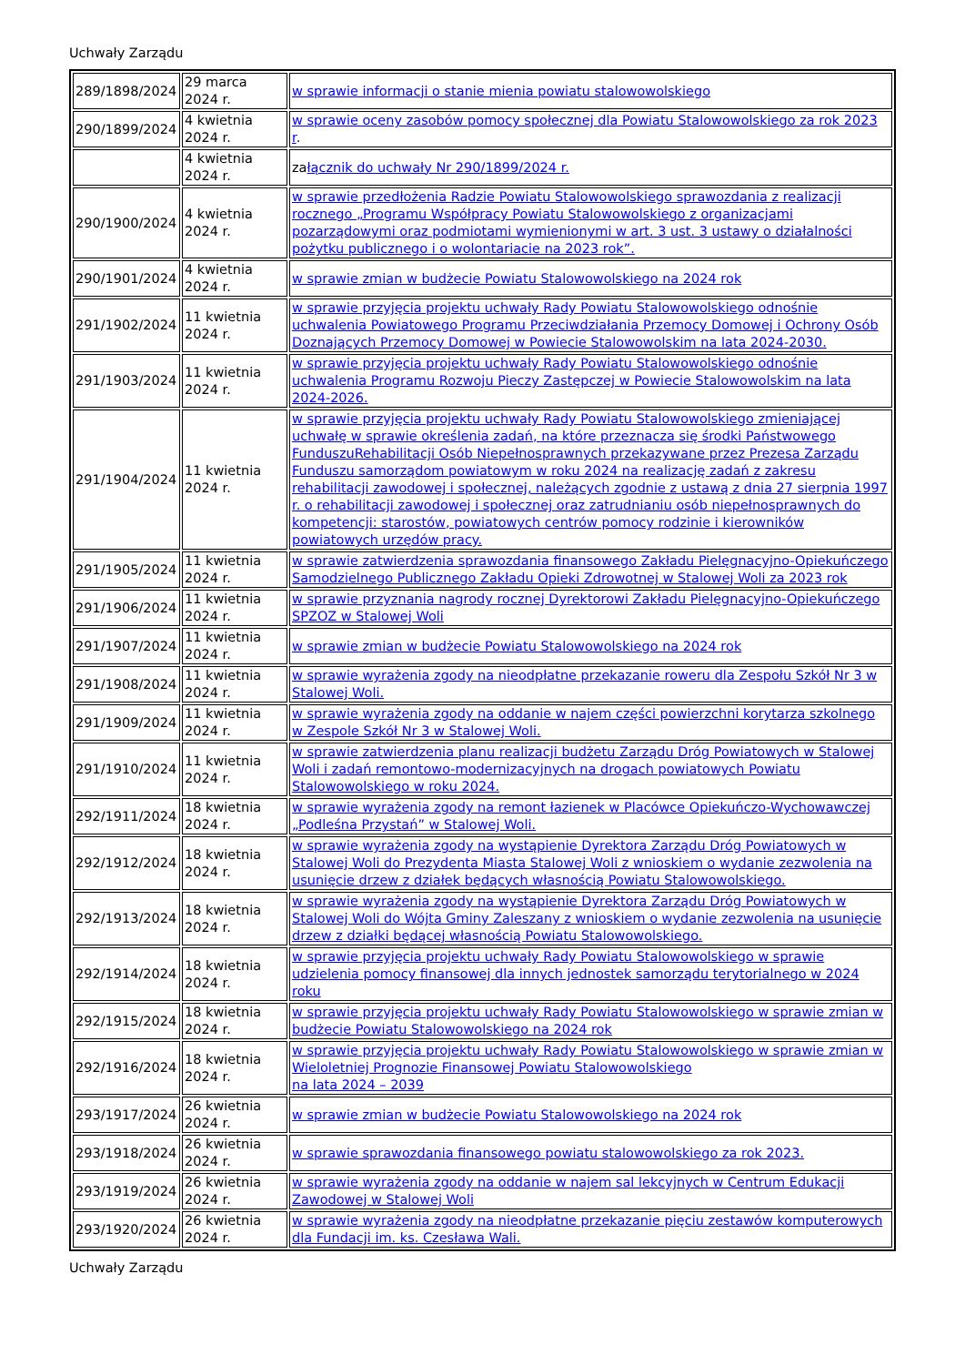Uchwały Zarządu
| 289/1898/2024 | 29 marca 2024 r. | w sprawie informacji o stanie mienia powiatu stalowowolskiego |
| 290/1899/2024 | 4 kwietnia 2024 r. | w sprawie oceny zasobów pomocy społecznej dla Powiatu Stalowowolskiego za rok 2023 r . |
| | 4 kwietnia 2024 r. | za łącznik do uchwały Nr 290/1899/2024 r. |
| 290/1900/2024 | 4 kwietnia 2024 r. | w sprawie przedłożenia Radzie Powiatu Stalowowolskiego sprawozdania z realizacji rocznego „Programu Współpracy Powiatu Stalowowolskiego z organizacjami pozarządowymi oraz podmiotami wymienionymi w art. 3 ust. 3 ustawy o działalności pożytku publicznego i o wolontariacie na 2023 rok”. |
| 290/1901/2024 | 4 kwietnia 2024 r. | w sprawie zmian w budżecie Powiatu Stalowowolskiego na 2024 rok |
| 291/1902/2024 | 11 kwietnia 2024 r. | w sprawie przyjęcia projektu uchwały Rady Powiatu Stalowowolskiego odnośnie uchwalenia Powiatowego Programu Przeciwdziałania Przemocy Domowej i Ochrony Osób Doznających Przemocy Domowej w Powiecie Stalowowolskim na lata 2024-2030. |
| 291/1903/2024 | 11 kwietnia 2024 r. | w sprawie przyjęcia projektu uchwały Rady Powiatu Stalowowolskiego odnośnie uchwalenia Programu Rozwoju Pieczy Zastępczej w Powiecie Stalowowolskim na lata 2024-2026. |
| 291/1904/2024 | 11 kwietnia 2024 r. | w sprawie przyjęcia projektu uchwały Rady Powiatu Stalowowolskiego zmieniającej uchwałę w sprawie określenia zadań, na które przeznacza się środki Państwowego FunduszuRehabilitacji Osób Niepełnosprawnych przekazywane przez Prezesa Zarządu Funduszu samorządom powiatowym w roku 2024 na realizację zadań z zakresu rehabilitacji zawodowej i społecznej, należących zgodnie z ustawą z dnia 27 sierpnia 1997 r. o rehabilitacji zawodowej i społecznej oraz zatrudnianiu osób niepełnosprawnych do kompetencji: starostów, powiatowych centrów pomocy rodzinie i kierowników powiatowych urzędów pracy. |
| 291/1905/2024 | 11 kwietnia 2024 r. | w sprawie zatwierdzenia sprawozdania finansowego Zakładu Pielęgnacyjno-Opiekuńczego Samodzielnego Publicznego Zakładu Opieki Zdrowotnej w Stalowej Woli za 2023 rok |
| 291/1906/2024 | 11 kwietnia 2024 r. | w sprawie przyznania nagrody rocznej Dyrektorowi Zakładu Pielęgnacyjno-Opiekuńczego SPZOZ w Stalowej Woli |
| 291/1907/2024 | 11 kwietnia 2024 r. | w sprawie zmian w budżecie Powiatu Stalowowolskiego na 2024 rok |
| 291/1908/2024 | 11 kwietnia 2024 r. | w sprawie wyrażenia zgody na nieodpłatne przekazanie roweru dla Zespołu Szkół Nr 3 w Stalowej Woli. |
| 291/1909/2024 | 11 kwietnia 2024 r. | w sprawie wyrażenia zgody na oddanie w najem części powierzchni korytarza szkolnego w Zespole Szkół Nr 3 w Stalowej Woli. |
| 291/1910/2024 | 11 kwietnia 2024 r. | w sprawie zatwierdzenia planu realizacji budżetu Zarządu Dróg Powiatowych w Stalowej Woli i zadań remontowo-modernizacyjnych na drogach powiatowych Powiatu Stalowowolskiego w roku 2024. |
| 292/1911/2024 | 18 kwietnia 2024 r. | w sprawie wyrażenia zgody na remont łazienek w Placówce Opiekuńczo-Wychowawczej „Podleśna Przystań” w Stalowej Woli. |
| 292/1912/2024 | 18 kwietnia 2024 r. | w sprawie wyrażenia zgody na wystąpienie Dyrektora Zarządu Dróg Powiatowych w Stalowej Woli do Prezydenta Miasta Stalowej Woli z wnioskiem o wydanie zezwolenia na usunięcie drzew z działek będących własnością Powiatu Stalowowolskiego. |
| 292/1913/2024 | 18 kwietnia 2024 r. | w sprawie wyrażenia zgody na wystąpienie Dyrektora Zarządu Dróg Powiatowych w Stalowej Woli do Wójta Gminy Zaleszany z wnioskiem o wydanie zezwolenia na usunięcie drzew z działki będącej własnością Powiatu Stalowowolskiego. |
| 292/1914/2024 | 18 kwietnia 2024 r. | w sprawie przyjęcia projektu uchwały Rady Powiatu Stalowowolskiego w sprawie udzielenia pomocy finansowej dla innych jednostek samorządu terytorialnego w 2024 roku |
| 292/1915/2024 | 18 kwietnia 2024 r. | w sprawie przyjęcia projektu uchwały Rady Powiatu Stalowowolskiego w sprawie zmian w budżecie Powiatu Stalowowolskiego na 2024 rok |
| 292/1916/2024 | 18 kwietnia 2024 r. | w sprawie przyjęcia projektu uchwały Rady Powiatu Stalowowolskiego w sprawie zmian w Wieloletniej Prognozie Finansowej Powiatu Stalowowolskiego na lata 2024 – 2039 |
| 293/1917/2024 | 26 kwietnia 2024 r. | w sprawie zmian w budżecie Powiatu Stalowowolskiego na 2024 rok |
| 293/1918/2024 | 26 kwietnia 2024 r. | w sprawie sprawozdania finansowego powiatu stalowowolskiego za rok 2023. |
| 293/1919/2024 | 26 kwietnia 2024 r. | w sprawie wyrażenia zgody na oddanie w najem sal lekcyjnych w Centrum Edukacji Zawodowej w Stalowej Woli |
| 293/1920/2024 | 26 kwietnia 2024 r. | w sprawie wyrażenia zgody na nieodpłatne przekazanie pięciu zestawów komputerowych dla Fundacji im. ks. Czesława Wali. |
Uchwały Zarządu